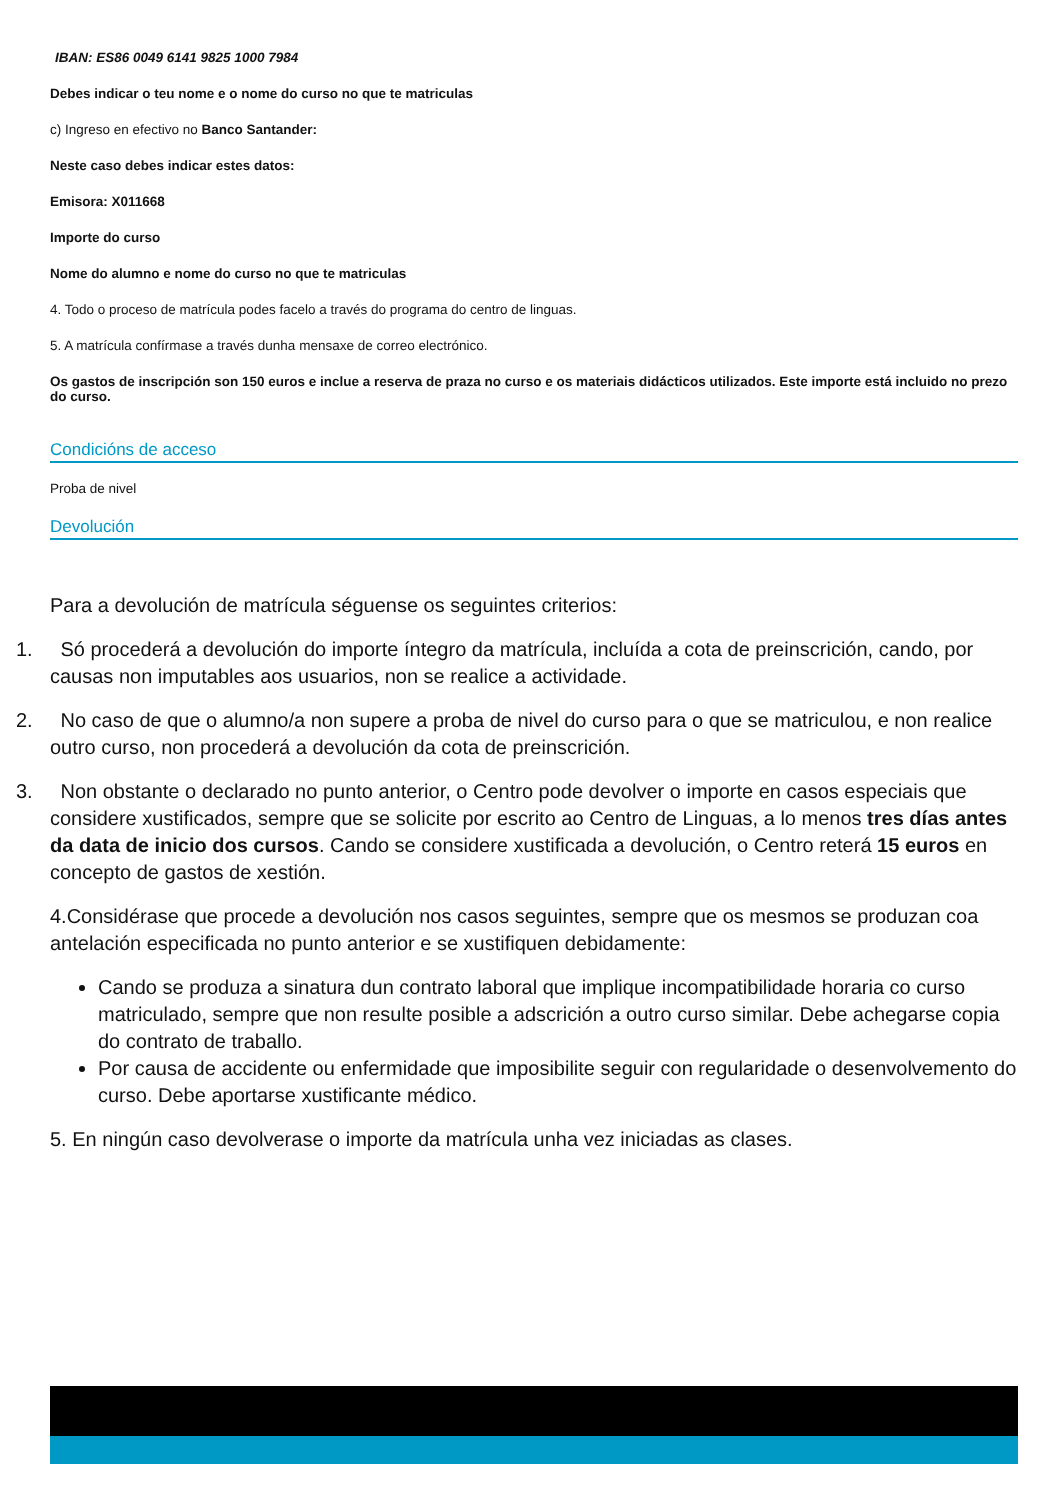IBAN: ES86 0049 6141 9825 1000 7984
Debes indicar o teu nome e o nome do curso no que te matriculas
c) Ingreso en efectivo no Banco Santander:
Neste caso debes indicar estes datos:
Emisora: X011668
Importe do curso
Nome do alumno e nome do curso no que te matriculas
4. Todo o proceso de matrícula podes facelo a través do programa do centro de linguas.
5. A matrícula confírmase a través dunha mensaxe de correo electrónico.
Os gastos de inscripción son 150 euros e inclue a reserva de praza no curso e os materiais didácticos utilizados. Este importe está incluido no prezo do curso.
Condicións de acceso
Proba de nivel
Devolución
Para a devolución de matrícula séguense os seguintes criterios:
1. Só procederá a devolución do importe íntegro da matrícula, incluída a cota de preinscrición, cando, por causas non imputables aos usuarios, non se realice a actividade.
2. No caso de que o alumno/a non supere a proba de nivel do curso para o que se matriculou, e non realice outro curso, non procederá a devolución da cota de preinscrición.
3. Non obstante o declarado no punto anterior, o Centro pode devolver o importe en casos especiais que considere xustificados, sempre que se solicite por escrito ao Centro de Linguas, a lo menos tres días antes da data de inicio dos cursos. Cando se considere xustificada a devolución, o Centro reterá 15 euros en concepto de gastos de xestión.
4.Considérase que procede a devolución nos casos seguintes, sempre que os mesmos se produzan coa antelación especificada no punto anterior e se xustifiquen debidamente:
Cando se produza a sinatura dun contrato laboral que implique incompatibilidade horaria co curso matriculado, sempre que non resulte posible a adscrición a outro curso similar. Debe achegarse copia do contrato de traballo.
Por causa de accidente ou enfermidade que imposibilite seguir con regularidade o desenvolvemento do curso. Debe aportarse xustificante médico.
5. En ningún caso devolverase o importe da matrícula unha vez iniciadas as clases.